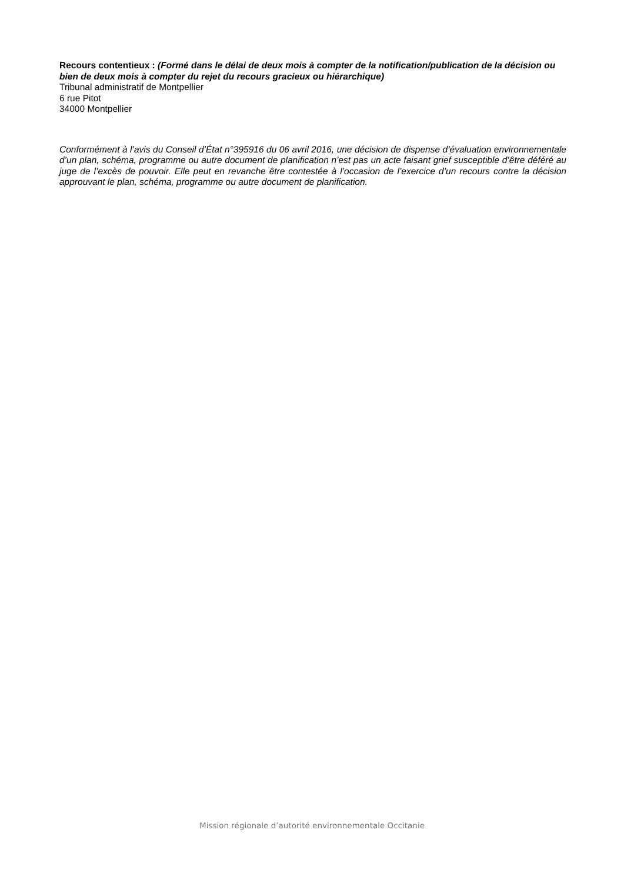Recours contentieux : (Formé dans le délai de deux mois à compter de la notification/publication de la décision ou bien de deux mois à compter du rejet du recours gracieux ou hiérarchique)
Tribunal administratif de Montpellier
6 rue Pitot
34000 Montpellier
Conformément à l’avis du Conseil d’État n°395916 du 06 avril 2016, une décision de dispense d’évaluation environnementale d’un plan, schéma, programme ou autre document de planification n’est pas un acte faisant grief susceptible d’être déféré au juge de l’excès de pouvoir. Elle peut en revanche être contestée à l’occasion de l’exercice d’un recours contre la décision approuvant le plan, schéma, programme ou autre document de planification.
Mission régionale d’autorité environnementale Occitanie